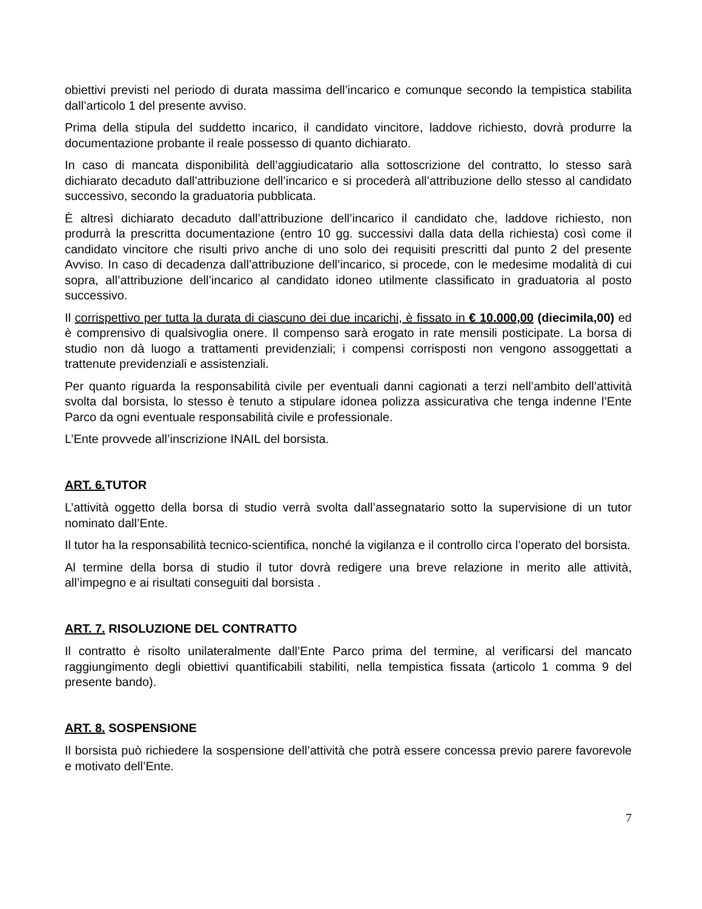obiettivi previsti nel periodo di durata massima dell’incarico e comunque secondo la tempistica stabilita dall’articolo 1 del presente avviso.
Prima della stipula del suddetto incarico, il candidato vincitore, laddove richiesto, dovrà produrre la documentazione probante il reale possesso di quanto dichiarato.
In caso di mancata disponibilità dell’aggiudicatario alla sottoscrizione del contratto, lo stesso sarà dichiarato decaduto dall’attribuzione dell’incarico e si procederà all’attribuzione dello stesso al candidato successivo, secondo la graduatoria pubblicata.
È altresì dichiarato decaduto dall’attribuzione dell’incarico il candidato che, laddove richiesto, non produrrà la prescritta documentazione (entro 10 gg. successivi dalla data della richiesta) così come il candidato vincitore che risulti privo anche di uno solo dei requisiti prescritti dal punto 2 del presente Avviso. In caso di decadenza dall’attribuzione dell’incarico, si procede, con le medesime modalità di cui sopra, all’attribuzione dell’incarico al candidato idoneo utilmente classificato in graduatoria al posto successivo.
Il corrispettivo per tutta la durata di ciascuno dei due incarichi, è fissato in € 10.000,00 (diecimila,00) ed è comprensivo di qualsivoglia onere. Il compenso sarà erogato in rate mensili posticipate. La borsa di studio non dà luogo a trattamenti previdenziali; i compensi corrisposti non vengono assoggettati a trattenute previdenziali e assistenziali.
Per quanto riguarda la responsabilità civile per eventuali danni cagionati a terzi nell’ambito dell’attività svolta dal borsista, lo stesso è tenuto a stipulare idonea polizza assicurativa che tenga indenne l’Ente Parco da ogni eventuale responsabilità civile e professionale.
L’Ente provvede all’inscrizione INAIL del borsista.
ART. 6. TUTOR
L’attività oggetto della borsa di studio verrà svolta dall’assegnatario sotto la supervisione di un tutor nominato dall’Ente.
Il tutor ha la responsabilità tecnico-scientifica, nonché la vigilanza e il controllo circa l’operato del borsista.
Al termine della borsa di studio il tutor dovrà redigere una breve relazione in merito alle attività, all’impegno e ai risultati conseguiti dal borsista .
ART. 7. RISOLUZIONE DEL CONTRATTO
Il contratto è risolto unilateralmente dall’Ente Parco prima del termine, al verificarsi del mancato raggiungimento degli obiettivi quantificabili stabiliti, nella tempistica fissata (articolo 1 comma 9 del presente bando).
ART. 8. SOSPENSIONE
Il borsista può richiedere la sospensione dell’attività che potrà essere concessa previo parere favorevole e motivato dell’Ente.
7